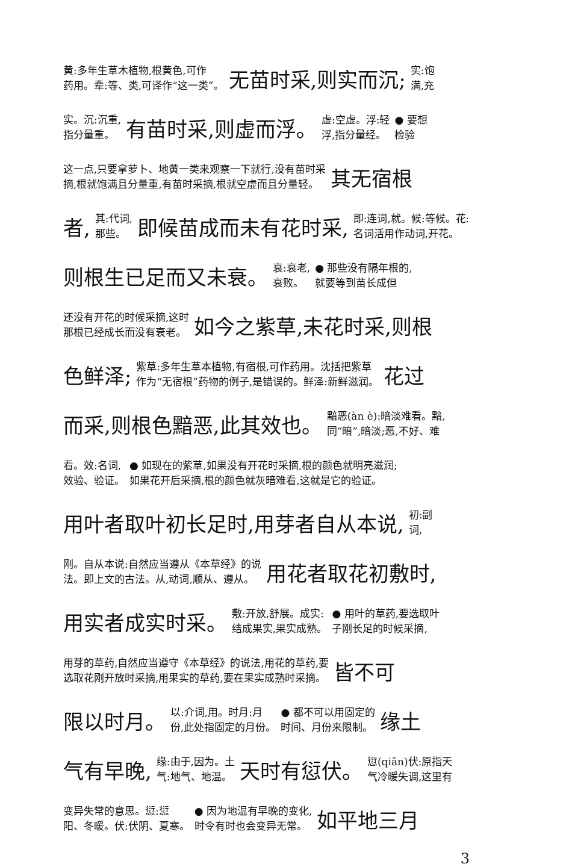黄:多年生草木植物,根黄色,可作
药用。辈:等、类,可译作“这一类”。 无苗时采,则实而沉; 实:饱
满,充
实。沉:沉重,
指分量重。 有苗时采,则虚而浮。 虚:空虚。浮:轻
浮,指分量经。 ● 要想
检验
这一点,只要拿萝卜、地黄一类来观察一下就行,没有苗时采
摘,根就饱满且分量重,有苗时采摘,根就空虚而且分量轻。 其无宿根
者, 其:代词,
那些。 即候苗成而未有花时采, 即:连词,就。候:等候。花:
名词活用作动词,开花。
则根生已足而又未衰。 衰:衰老,
衰败。 ● 那些没有隔年根的,
就要等到苗长成但
还没有开花的时候采摘,这时
那根已经成长而没有衰老。 如今之紫草,未花时采,则根
色鲜泽; 紫草:多年生草本植物,有宿根,可作药用。沈括把紫草
作为“无宿根”药物的例子,是错误的。鲜泽:新鲜滋润。 花过
而采,则根色黯恶,此其效也。 黯恶(àn è):暗淡难看。黯,
同“暗”,暗淡;恶,不好、难
看。效:名词,
效验、验证。 ● 如现在的紫草,如果没有开花时采摘,根的颜色就明亮滋润;
如果花开后采摘,根的颜色就灰暗难看,这就是它的验证。
用叶者取叶初长足时,用芽者自从本说, 初:副
词,
刚。自从本说:自然应当遵从《本草经》的说
法。即上文的古法。从,动词,顺从、遵从。 用花者取花初敷时,
用实者成实时采。 敷:开放,舒展。成实:
结成果实,果实成熟。 ● 用叶的草药,要选取叶
子刚长足的时候采摘,
用芽的草药,自然应当遵守《本草经》的说法,用花的草药,要
选取花刚开放时采摘,用果实的草药,要在果实成熟时采摘。 皆不可
限以时月。 以:介词,用。时月:月
份,此处指固定的月份。 ● 都不可以用固定的
时间、月份来限制。 缘土
气有早晚, 缘:由于,因为。土
气:地气、地温。 天时有愆伏。 愆(qiān)伏:原指天
气冷暖失调,这里有
变异失常的意思。愆:愆
阳、冬暖。伏:伏阴、夏寒。 ● 因为地温有早晚的变化,
时令有时也会变异无常。 如平地三月
3